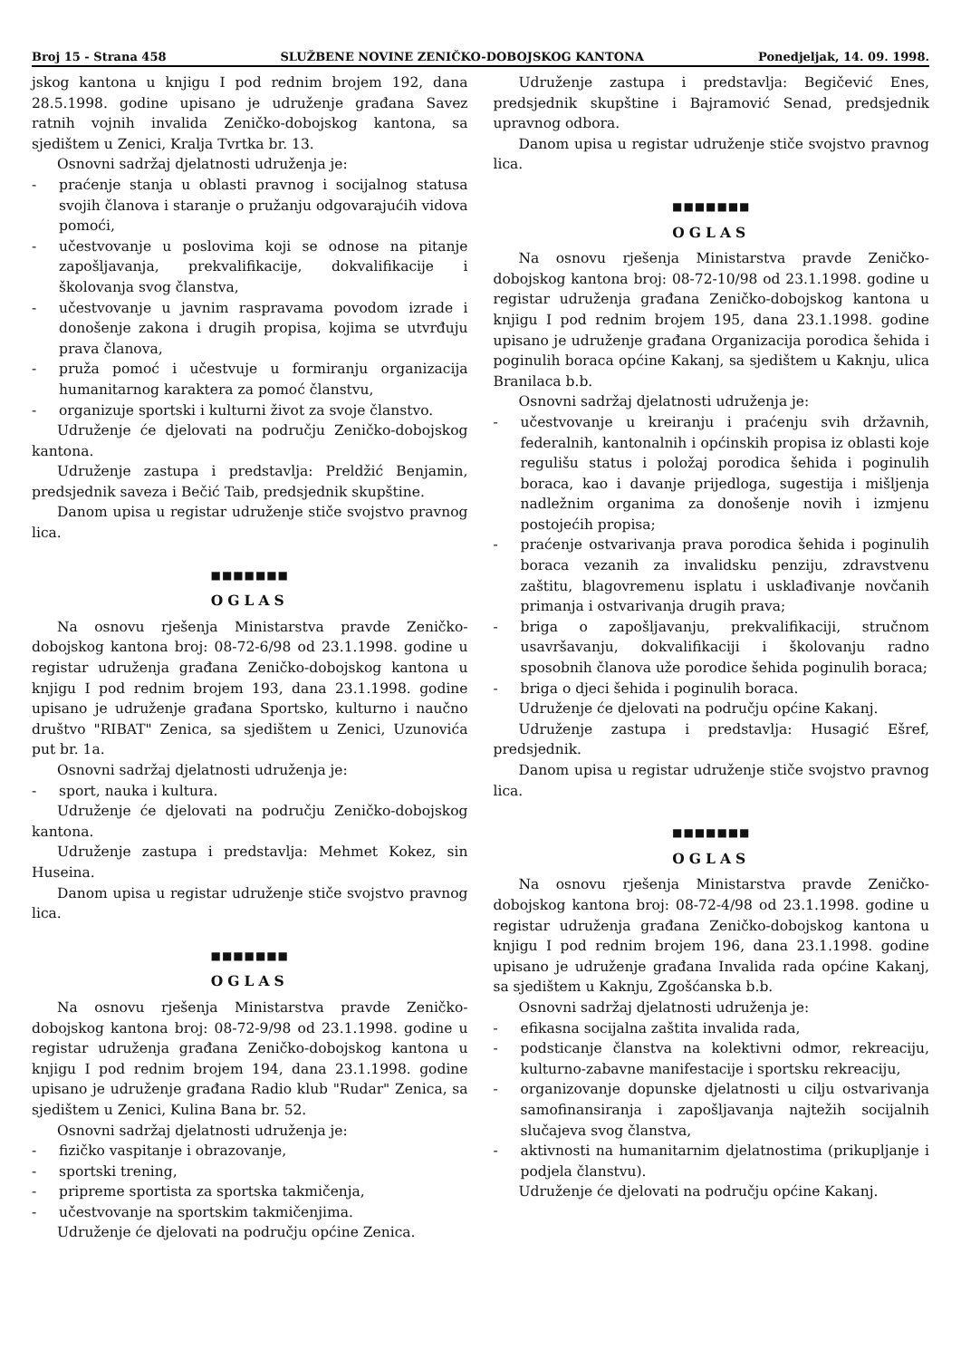Broj 15 - Strana 458 SLUŽBENE NOVINE ZENIČKO-DOBOJSKOG KANTONA Ponedjeljak, 14. 09. 1998.
jskog kantona u knjigu I pod rednim brojem 192, dana 28.5.1998. godine upisano je udruženje građana Savez ratnih vojnih invalida Zeničko-dobojskog kantona, sa sjedištem u Zenici, Kralja Tvrtka br. 13.
Osnovni sadržaj djelatnosti udruženja je:
- praćenje stanja u oblasti pravnog i socijalnog statusa svojih članova i staranje o pružanju odgovarajućih vidova pomoći,
- učestvovanje u poslovima koji se odnose na pitanje zapošljavanja, prekvalifikacije, dokvalifikacije i školovanja svog članstva,
- učestvovanje u javnim raspravama povodom izrade i donošenje zakona i drugih propisa, kojima se utvrđuju prava članova,
- pruža pomoć i učestvuje u formiranju organizacija humanitarnog karaktera za pomoć članstvu,
- organizuje sportski i kulturni život za svoje članstvo.
Udruženje će djelovati na području Zeničko-dobojskog kantona.
Udruženje zastupa i predstavlja: Preldžić Benjamin, predsjednik saveza i Bečić Taib, predsjednik skupštine.
Danom upisa u registar udruženje stiče svojstvo pravnog lica.
■■■■■■■
OGLAS
Na osnovu rješenja Ministarstva pravde Zeničko-dobojskog kantona broj: 08-72-6/98 od 23.1.1998. godine u registar udruženja građana Zeničko-dobojskog kantona u knjigu I pod rednim brojem 193, dana 23.1.1998. godine upisano je udruženje građana Sportsko, kulturno i naučno društvo "RIBAT" Zenica, sa sjedištem u Zenici, Uzunovića put br. 1a.
Osnovni sadržaj djelatnosti udruženja je:
- sport, nauka i kultura.
Udruženje će djelovati na području Zeničko-dobojskog kantona.
Udruženje zastupa i predstavlja: Mehmet Kokez, sin Huseina.
Danom upisa u registar udruženje stiče svojstvo pravnog lica.
■■■■■■■
OGLAS
Na osnovu rješenja Ministarstva pravde Zeničko-dobojskog kantona broj: 08-72-9/98 od 23.1.1998. godine u registar udruženja građana Zeničko-dobojskog kantona u knjigu I pod rednim brojem 194, dana 23.1.1998. godine upisano je udruženje građana Radio klub "Rudar" Zenica, sa sjedištem u Zenici, Kulina Bana br. 52.
Osnovni sadržaj djelatnosti udruženja je:
- fizičko vaspitanje i obrazovanje,
- sportski trening,
- pripreme sportista za sportska takmičenja,
- učestvovanje na sportskim takmičenjima.
Udruženje će djelovati na području općine Zenica.
Udruženje zastupa i predstavlja: Begičević Enes, predsjednik skupštine i Bajramović Senad, predsjednik upravnog odbora.
Danom upisa u registar udruženje stiče svojstvo pravnog lica.
■■■■■■■
OGLAS
Na osnovu rješenja Ministarstva pravde Zeničko-dobojskog kantona broj: 08-72-10/98 od 23.1.1998. godine u registar udruženja građana Zeničko-dobojskog kantona u knjigu I pod rednim brojem 195, dana 23.1.1998. godine upisano je udruženje građana Organizacija porodica šehida i poginulih boraca općine Kakanj, sa sjedištem u Kaknju, ulica Branilaca b.b.
Osnovni sadržaj djelatnosti udruženja je:
- učestvovanje u kreiranju i praćenju svih državnih, federalnih, kantonalnih i općinskih propisa iz oblasti koje regulišu status i položaj porodica šehida i poginulih boraca, kao i davanje prijedloga, sugestija i mišljenja nadležnim organima za donošenje novih i izmjenu postojećih propisa;
- praćenje ostvarivanja prava porodica šehida i poginulih boraca vezanih za invalidsku penziju, zdravstvenu zaštitu, blagovremenu isplatu i usklađivanje novčanih primanja i ostvarivanja drugih prava;
- briga o zapošljavanju, prekvalifikaciji, stručnom usavršavanju, dokvalifikaciji i školovanju radno sposobnih članova uže porodice šehida poginulih boraca;
- briga o djeci šehida i poginulih boraca.
Udruženje će djelovati na području općine Kakanj.
Udruženje zastupa i predstavlja: Husagić Ešref, predsjednik.
Danom upisa u registar udruženje stiče svojstvo pravnog lica.
■■■■■■■
OGLAS
Na osnovu rješenja Ministarstva pravde Zeničko-dobojskog kantona broj: 08-72-4/98 od 23.1.1998. godine u registar udruženja građana Zeničko-dobojskog kantona u knjigu I pod rednim brojem 196, dana 23.1.1998. godine upisano je udruženje građana Invalida rada općine Kakanj, sa sjedištem u Kaknju, Zgošćanska b.b.
Osnovni sadržaj djelatnosti udruženja je:
- efikasna socijalna zaštita invalida rada,
- podsticanje članstva na kolektivni odmor, rekreaciju, kulturno-zabavne manifestacije i sportsku rekreaciju,
- organizovanje dopunske djelatnosti u cilju ostvarivanja samofinansiranja i zapošljavanja najtežih socijalnih slučajeva svog članstva,
- aktivnosti na humanitarnim djelatnostima (prikupljanje i podjela članstvu).
Udruženje će djelovati na području općine Kakanj.